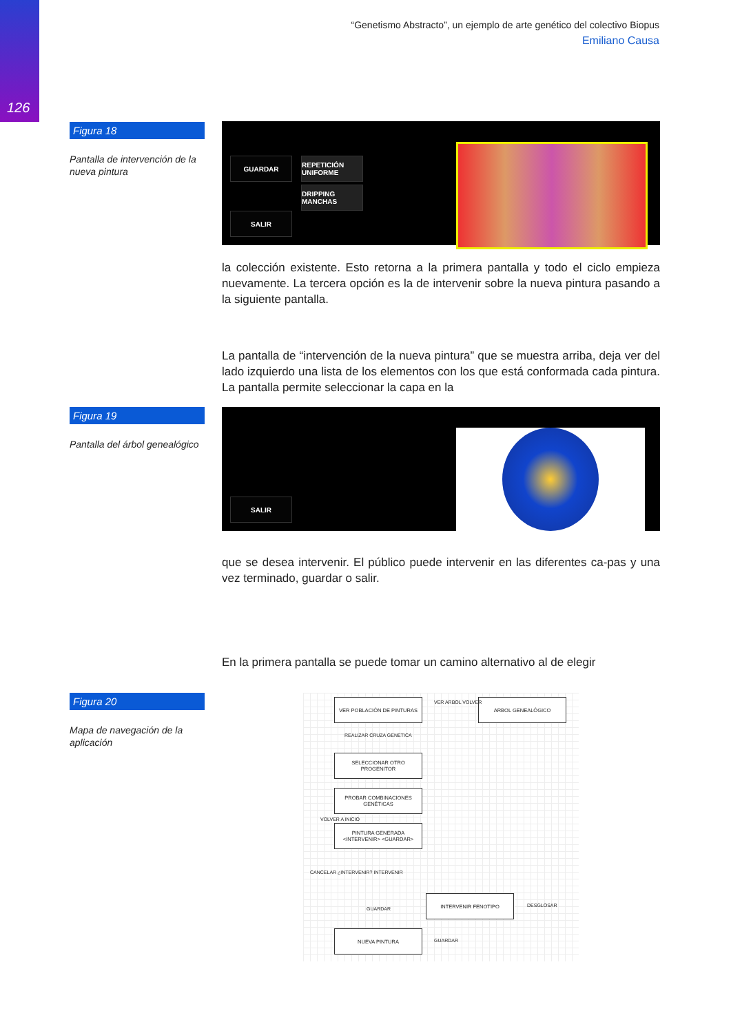126
“Genetismo Abstracto”, un ejemplo de arte genético del colectivo Biopus
Emiliano Causa
Figura 18
Pantalla de intervención de la nueva pintura
GUARDAR
SALIR
REPETICIÓN UNIFORME
DRIPPING MANCHAS
la colección existente. Esto retorna a la primera pantalla y todo el ciclo empieza nuevamente. La tercera opción es la de intervenir sobre la nueva pintura pasando a la siguiente pantalla.
La pantalla de “intervención de la nueva pintura” que se muestra arriba, deja ver del lado izquierdo una lista de los elementos con los que está conformada cada pintura. La pantalla permite seleccionar la capa en la
Figura 19
Pantalla del árbol genealógico
SALIR
que se desea intervenir. El público puede intervenir en las diferentes ca-pas y una vez terminado, guardar o salir.
En la primera pantalla se puede tomar un camino alternativo al de elegir
Figura 20
Mapa de navegación de la aplicación
VER POBLACIÓN DE PINTURAS ARBOL GENEALÓGICO
VER ARBOL VOLVER
REALIZAR CRUZA GENETICA
SELECCIONAR OTRO PROGENITOR
PROBAR COMBINACIONES GENÉTICAS
PINTURA GENERADA <INTERVENIR> <GUARDAR>
CANCELAR ¿INTERVENIR? INTERVENIR
VOLVER A INICIO
INTERVENIR FENOTIPO
DESGLOSAR
GUARDAR
NUEVA PINTURA
GUARDAR